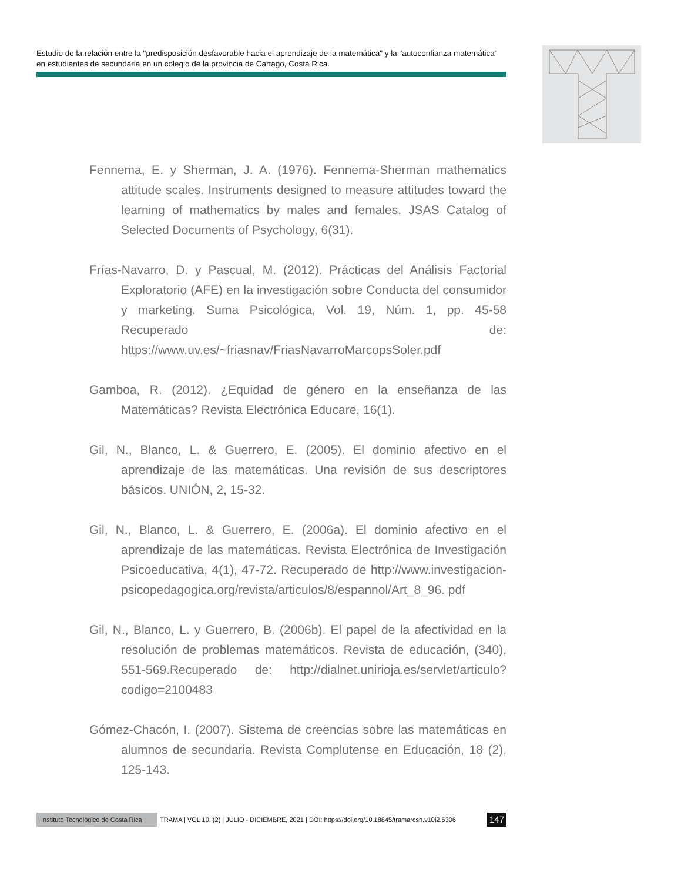Estudio de la relación entre la "predisposición desfavorable hacia el aprendizaje de la matemática" y la "autoconfianza matemática" en estudiantes de secundaria en un colegio de la provincia de Cartago, Costa Rica.
Fennema, E. y Sherman, J. A. (1976). Fennema-Sherman mathematics attitude scales. Instruments designed to measure attitudes toward the learning of mathematics by males and females. JSAS Catalog of Selected Documents of Psychology, 6(31).
Frías-Navarro, D. y Pascual, M. (2012). Prácticas del Análisis Factorial Exploratorio (AFE) en la investigación sobre Conducta del consumidor y marketing. Suma Psicológica, Vol. 19, Núm. 1, pp. 45-58 Recuperado de: https://www.uv.es/~friasnav/FriasNavarroMarcopsSoler.pdf
Gamboa, R. (2012). ¿Equidad de género en la enseñanza de las Matemáticas? Revista Electrónica Educare, 16(1).
Gil, N., Blanco, L. & Guerrero, E. (2005). El dominio afectivo en el aprendizaje de las matemáticas. Una revisión de sus descriptores básicos. UNIÓN, 2, 15-32.
Gil, N., Blanco, L. & Guerrero, E. (2006a). El dominio afectivo en el aprendizaje de las matemáticas. Revista Electrónica de Investigación Psicoeducativa, 4(1), 47-72. Recuperado de http://www.investigacion-psicopedagogica.org/revista/articulos/8/espannol/Art_8_96. pdf
Gil, N., Blanco, L. y Guerrero, B. (2006b). El papel de la afectividad en la resolución de problemas matemáticos. Revista de educación, (340), 551-569.Recuperado de: http://dialnet.unirioja.es/servlet/articulo?codigo=2100483
Gómez-Chacón, I. (2007). Sistema de creencias sobre las matemáticas en alumnos de secundaria. Revista Complutense en Educación, 18 (2), 125-143.
Instituto Tecnológico de Costa Rica TRAMA | VOL 10, (2) | JULIO - DICIEMBRE, 2021 | DOI: https://doi.org/10.18845/tramarcsh.v10i2.6306 147